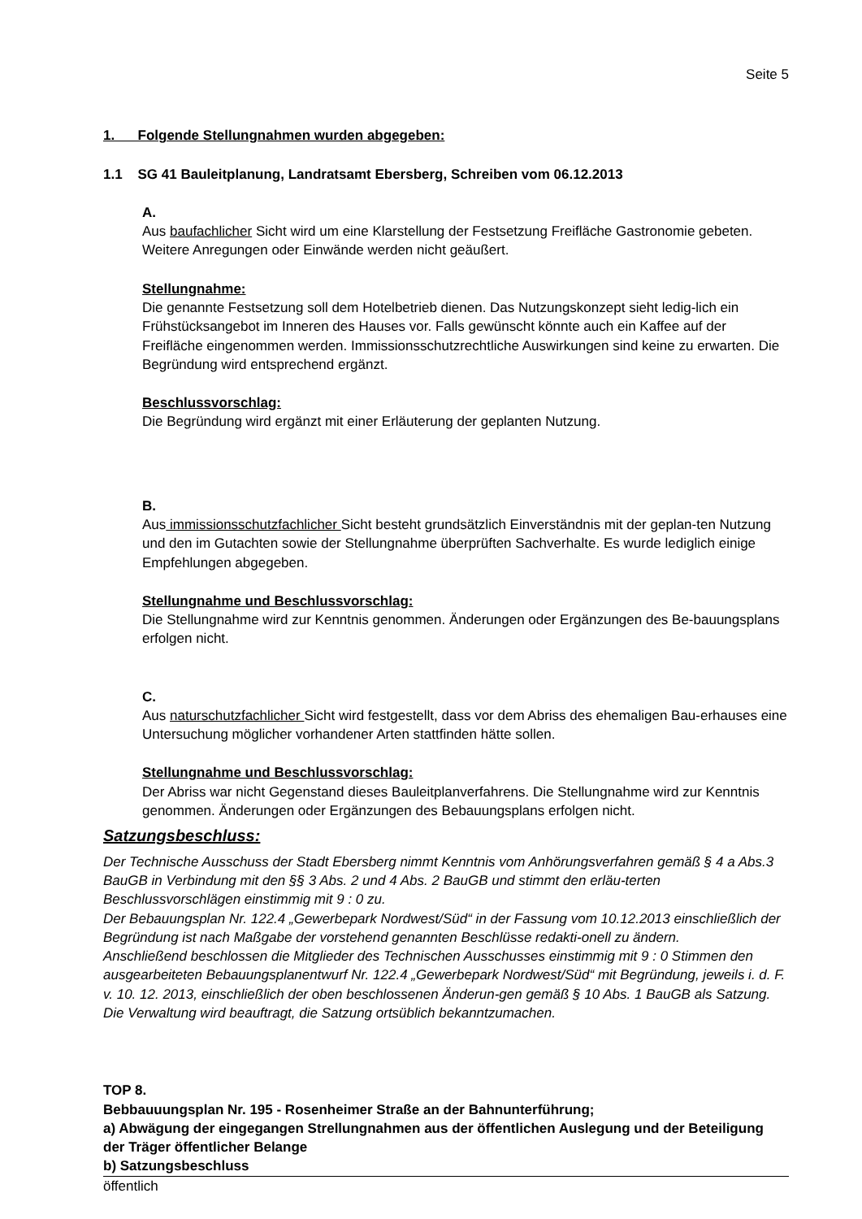Seite 5
1. Folgende Stellungnahmen wurden abgegeben:
1.1 SG 41 Bauleitplanung, Landratsamt Ebersberg, Schreiben vom 06.12.2013
A.
Aus baufachlicher Sicht wird um eine Klarstellung der Festsetzung Freifläche Gastronomie gebeten. Weitere Anregungen oder Einwände werden nicht geäußert.
Stellungnahme:
Die genannte Festsetzung soll dem Hotelbetrieb dienen. Das Nutzungskonzept sieht ledig-lich ein Frühstücksangebot im Inneren des Hauses vor. Falls gewünscht könnte auch ein Kaffee auf der Freifläche eingenommen werden. Immissionsschutzrechtliche Auswirkungen sind keine zu erwarten. Die Begründung wird entsprechend ergänzt.
Beschlussvorschlag:
Die Begründung wird ergänzt mit einer Erläuterung der geplanten Nutzung.
B.
Aus immissionsschutzfachlicher Sicht besteht grundsätzlich Einverständnis mit der geplan-ten Nutzung und den im Gutachten sowie der Stellungnahme überprüften Sachverhalte. Es wurde lediglich einige Empfehlungen abgegeben.
Stellungnahme und Beschlussvorschlag:
Die Stellungnahme wird zur Kenntnis genommen. Änderungen oder Ergänzungen des Be-bauungsplans erfolgen nicht.
C.
Aus naturschutzfachlicher Sicht wird festgestellt, dass vor dem Abriss des ehemaligen Bau-erhauses eine Untersuchung möglicher vorhandener Arten stattfinden hätte sollen.
Stellungnahme und Beschlussvorschlag:
Der Abriss war nicht Gegenstand dieses Bauleitplanverfahrens. Die Stellungnahme wird zur Kenntnis genommen. Änderungen oder Ergänzungen des Bebauungsplans erfolgen nicht.
Satzungsbeschluss:
Der Technische Ausschuss der Stadt Ebersberg nimmt Kenntnis vom Anhörungsverfahren gemäß § 4 a Abs.3 BauGB in Verbindung mit den §§ 3 Abs. 2 und 4 Abs. 2 BauGB und stimmt den erläu-terten Beschlussvorschlägen einstimmig mit 9 : 0 zu.
Der Bebauungsplan Nr. 122.4 „Gewerbepark Nordwest/Süd“ in der Fassung vom 10.12.2013 einschließlich der Begründung ist nach Maßgabe der vorstehend genannten Beschlüsse redakti-onell zu ändern.
Anschließend beschlossen die Mitglieder des Technischen Ausschusses einstimmig mit 9 : 0 Stimmen den ausgearbeiteten Bebauungsplanentwurf Nr. 122.4 „Gewerbepark Nordwest/Süd“ mit Begründung, jeweils i. d. F. v. 10. 12. 2013, einschließlich der oben beschlossenen Änderun-gen gemäß § 10 Abs. 1 BauGB als Satzung.
Die Verwaltung wird beauftragt, die Satzung ortsüblich bekanntzumachen.
TOP 8.
Bebbauuungsplan Nr. 195 - Rosenheimer Straße an der Bahnunterführung;
a) Abwägung der eingegangen Strellungnahmen aus der öffentlichen Auslegung und der Beteiligung der Träger öffentlicher Belange
b) Satzungsbeschluss
öffentlich